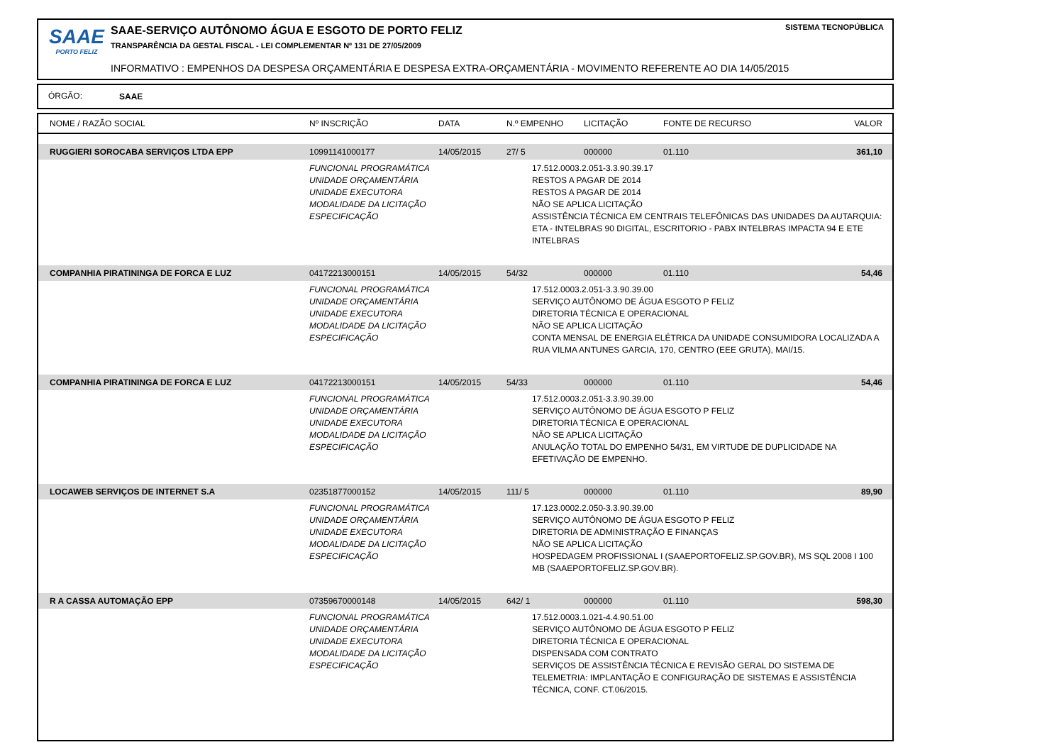SAAE
PORTO FELIZ
SAAE-SERVIÇO AUTÔNOMO ÁGUA E ESGOTO DE PORTO FELIZ
SISTEMA TECNOPÚBLICA
TRANSPARÊNCIA DA GESTAL FISCAL - LEI COMPLEMENTAR Nº 131 DE 27/05/2009
INFORMATIVO : EMPENHOS DA DESPESA ORÇAMENTÁRIA E DESPESA EXTRA-ORÇAMENTÁRIA - MOVIMENTO REFERENTE AO DIA 14/05/2015
ÓRGÃO: SAAE
| NOME / RAZÃO SOCIAL | Nº INSCRIÇÃO | DATA | N.º EMPENHO | LICITAÇÃO | FONTE DE RECURSO | VALOR |
| --- | --- | --- | --- | --- | --- | --- |
| RUGGIERI SOROCABA SERVIÇOS LTDA EPP | 10991141000177 | 14/05/2015 | 27/ 5 | 000000 | 01.110 | 361,10 |
| | FUNCIONAL PROGRAMÁTICA UNIDADE ORÇAMENTÁRIA UNIDADE EXECUTORA MODALIDADE DA LICITAÇÃO ESPECIFICAÇÃO | | 17.512.0003.2.051-3.3.90.39.17 RESTOS A PAGAR DE 2014 RESTOS A PAGAR DE 2014 NÃO SE APLICA LICITAÇÃO ASSISTÊNCIA TÉCNICA EM CENTRAIS TELEFÔNICAS DAS UNIDADES DA AUTARQUIA: ETA - INTELBRAS 90 DIGITAL, ESCRITORIO - PABX INTELBRAS IMPACTA 94 E ETE INTELBRAS | | | |
| COMPANHIA PIRATININGA DE FORCA E LUZ | 04172213000151 | 14/05/2015 | 54/32 | 000000 | 01.110 | 54,46 |
| | FUNCIONAL PROGRAMÁTICA UNIDADE ORÇAMENTÁRIA UNIDADE EXECUTORA MODALIDADE DA LICITAÇÃO ESPECIFICAÇÃO | | 17.512.0003.2.051-3.3.90.39.00 SERVIÇO AUTÔNOMO DE ÁGUA ESGOTO P FELIZ DIRETORIA TÉCNICA E OPERACIONAL NÃO SE APLICA LICITAÇÃO CONTA MENSAL DE ENERGIA ELÉTRICA DA UNIDADE CONSUMIDORA LOCALIZADA A RUA VILMA ANTUNES GARCIA, 170, CENTRO (EEE GRUTA), MAI/15. | | | |
| COMPANHIA PIRATININGA DE FORCA E LUZ | 04172213000151 | 14/05/2015 | 54/33 | 000000 | 01.110 | 54,46 |
| | FUNCIONAL PROGRAMÁTICA UNIDADE ORÇAMENTÁRIA UNIDADE EXECUTORA MODALIDADE DA LICITAÇÃO ESPECIFICAÇÃO | | 17.512.0003.2.051-3.3.90.39.00 SERVIÇO AUTÔNOMO DE ÁGUA ESGOTO P FELIZ DIRETORIA TÉCNICA E OPERACIONAL NÃO SE APLICA LICITAÇÃO ANULAÇÃO TOTAL DO EMPENHO 54/31, EM VIRTUDE DE DUPLICIDADE NA EFETIVAÇÃO DE EMPENHO. | | | |
| LOCAWEB SERVIÇOS DE INTERNET S.A | 02351877000152 | 14/05/2015 | 111/ 5 | 000000 | 01.110 | 89,90 |
| | FUNCIONAL PROGRAMÁTICA UNIDADE ORÇAMENTÁRIA UNIDADE EXECUTORA MODALIDADE DA LICITAÇÃO ESPECIFICAÇÃO | | 17.123.0002.2.050-3.3.90.39.00 SERVIÇO AUTÔNOMO DE ÁGUA ESGOTO P FELIZ DIRETORIA DE ADMINISTRAÇÃO E FINANÇAS NÃO SE APLICA LICITAÇÃO HOSPEDAGEM PROFISSIONAL I (SAAEPORTOFELIZ.SP.GOV.BR), MS SQL 2008 I 100 MB (SAAEPORTOFELIZ.SP.GOV.BR). | | | |
| R A CASSA AUTOMAÇÃO EPP | 07359670000148 | 14/05/2015 | 642/ 1 | 000000 | 01.110 | 598,30 |
| | FUNCIONAL PROGRAMÁTICA UNIDADE ORÇAMENTÁRIA UNIDADE EXECUTORA MODALIDADE DA LICITAÇÃO ESPECIFICAÇÃO | | 17.512.0003.1.021-4.4.90.51.00 SERVIÇO AUTÔNOMO DE ÁGUA ESGOTO P FELIZ DIRETORIA TÉCNICA E OPERACIONAL DISPENSADA COM CONTRATO SERVIÇOS DE ASSISTÊNCIA TÉCNICA E REVISÃO GERAL DO SISTEMA DE TELEMETRIA: IMPLANTAÇÃO E CONFIGURAÇÃO DE SISTEMAS E ASSISTÊNCIA TÉCNICA, CONF. CT.06/2015. | | | |